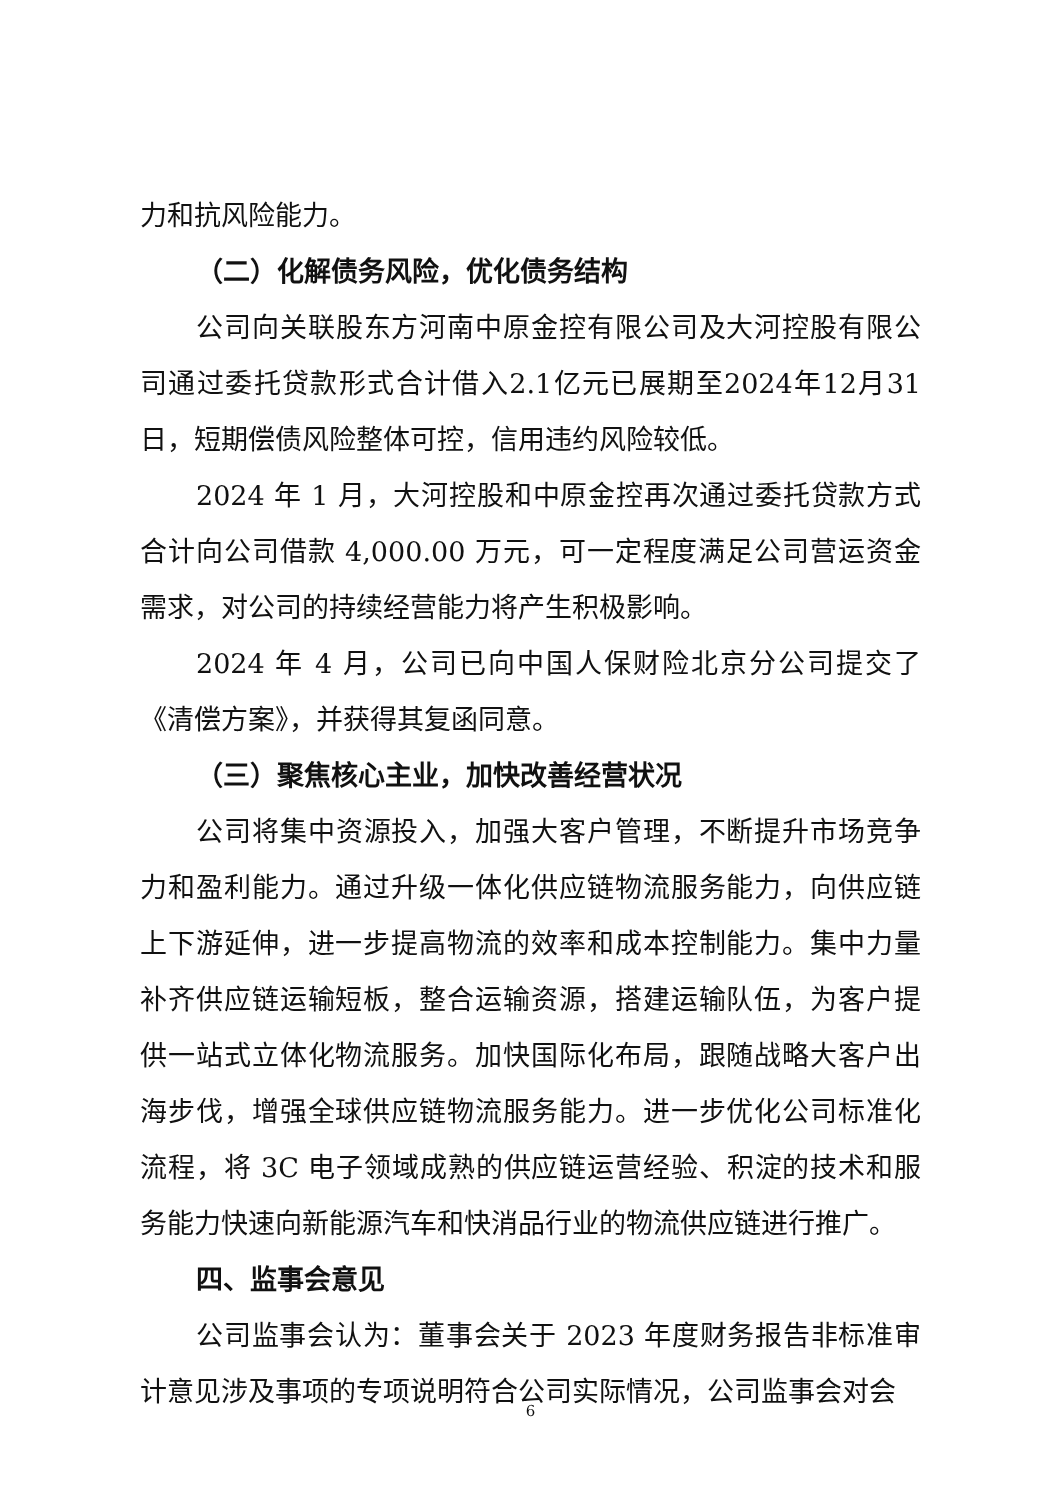力和抗风险能力。
（二）化解债务风险，优化债务结构
公司向关联股东方河南中原金控有限公司及大河控股有限公司通过委托贷款形式合计借入2.1亿元已展期至2024年12月31日，短期偿债风险整体可控，信用违约风险较低。
2024 年 1 月，大河控股和中原金控再次通过委托贷款方式合计向公司借款 4,000.00 万元，可一定程度满足公司营运资金需求，对公司的持续经营能力将产生积极影响。
2024 年 4 月，公司已向中国人保财险北京分公司提交了《清偿方案》，并获得其复函同意。
（三）聚焦核心主业，加快改善经营状况
公司将集中资源投入，加强大客户管理，不断提升市场竞争力和盈利能力。通过升级一体化供应链物流服务能力，向供应链上下游延伸，进一步提高物流的效率和成本控制能力。集中力量补齐供应链运输短板，整合运输资源，搭建运输队伍，为客户提供一站式立体化物流服务。加快国际化布局，跟随战略大客户出海步伐，增强全球供应链物流服务能力。进一步优化公司标准化流程，将 3C 电子领域成熟的供应链运营经验、积淀的技术和服务能力快速向新能源汽车和快消品行业的物流供应链进行推广。
四、监事会意见
公司监事会认为：董事会关于 2023 年度财务报告非标准审计意见涉及事项的专项说明符合公司实际情况，公司监事会对会
6